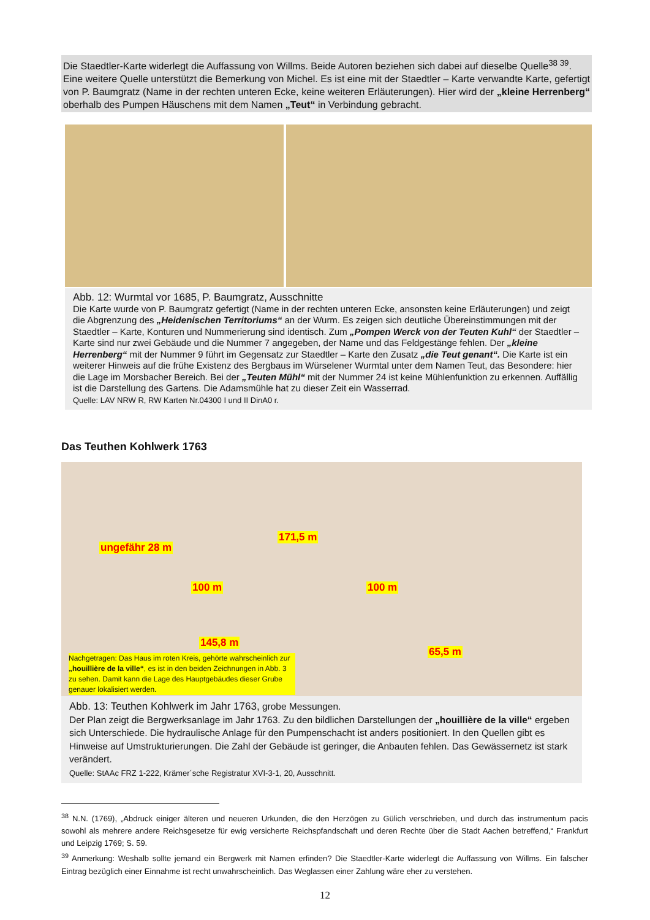Die Staedtler-Karte widerlegt die Auffassung von Willms. Beide Autoren beziehen sich dabei auf dieselbe Quelle<sup>38 39</sup>.
Eine weitere Quelle unterstützt die Bemerkung von Michel. Es ist eine mit der Staedtler – Karte verwandte Karte, gefertigt von P. Baumgratz (Name in der rechten unteren Ecke, keine weiteren Erläuterungen). Hier wird der „kleine Herrenberg“ oberhalb des Pumpen Häuschens mit dem Namen „Teut“ in Verbindung gebracht.
Abb. 12: Wurmtal vor 1685, P. Baumgratz, Ausschnitte
Die Karte wurde von P. Baumgratz gefertigt (Name in der rechten unteren Ecke, ansonsten keine Erläuterungen) und zeigt die Abgrenzung des „Heidenischen Territoriums“ an der Wurm. Es zeigen sich deutliche Übereinstimmungen mit der Staedtler – Karte, Konturen und Nummerierung sind identisch. Zum „Pompen Werck von der Teuten Kuhl“ der Staedtler – Karte sind nur zwei Gebäude und die Nummer 7 angegeben, der Name und das Feldgestänge fehlen. Der „kleine Herrenberg“ mit der Nummer 9 führt im Gegensatz zur Staedtler – Karte den Zusatz „die Teut genant“. Die Karte ist ein weiterer Hinweis auf die frühe Existenz des Bergbaus im Würselener Wurmtal unter dem Namen Teut, das Besondere: hier die Lage im Morsbacher Bereich. Bei der „Teuten Mühl“ mit der Nummer 24 ist keine Mühlenfunktion zu erkennen. Auffällig ist die Darstellung des Gartens. Die Adamsmühle hat zu dieser Zeit ein Wasserrad.
Quelle: LAV NRW R, RW Karten Nr.04300 I und II DinA0 r.
Das Teuthen Kohlwerk 1763
ungefähr 28 m
171,5 m
100 m 100 m
145,8 m
65,5 m
Nachgetragen: Das Haus im roten Kreis, gehörte wahrscheinlich zur „houillière de la ville“, es ist in den beiden Zeichnungen in Abb. 3 zu sehen. Damit kann die Lage des Hauptgebäudes dieser Grube genauer lokalisiert werden.
Abb. 13: Teuthen Kohlwerk im Jahr 1763, grobe Messungen.
Der Plan zeigt die Bergwerksanlage im Jahr 1763. Zu den bildlichen Darstellungen der „houillière de la ville“ ergeben sich Unterschiede. Die hydraulische Anlage für den Pumpenschacht ist anders positioniert. In den Quellen gibt es Hinweise auf Umstrukturierungen. Die Zahl der Gebäude ist geringer, die Anbauten fehlen. Das Gewässernetz ist stark verändert.
Quelle: StAAc FRZ 1-222, Krämer´sche Registratur XVI-3-1, 20, Ausschnitt.
<sup>38</sup> N.N. (1769), „Abdruck einiger älteren und neueren Urkunden, die den Herzögen zu Gülich verschrieben, und durch das instrumentum pacis sowohl als mehrere andere Reichsgesetze für ewig versicherte Reichspfandschaft und deren Rechte über die Stadt Aachen betreffend,“ Frankfurt und Leipzig 1769; S. 59.
<sup>39</sup> Anmerkung: Weshalb sollte jemand ein Bergwerk mit Namen erfinden? Die Staedtler-Karte widerlegt die Auffassung von Willms. Ein falscher Eintrag bezüglich einer Einnahme ist recht unwahrscheinlich. Das Weglassen einer Zahlung wäre eher zu verstehen.
12